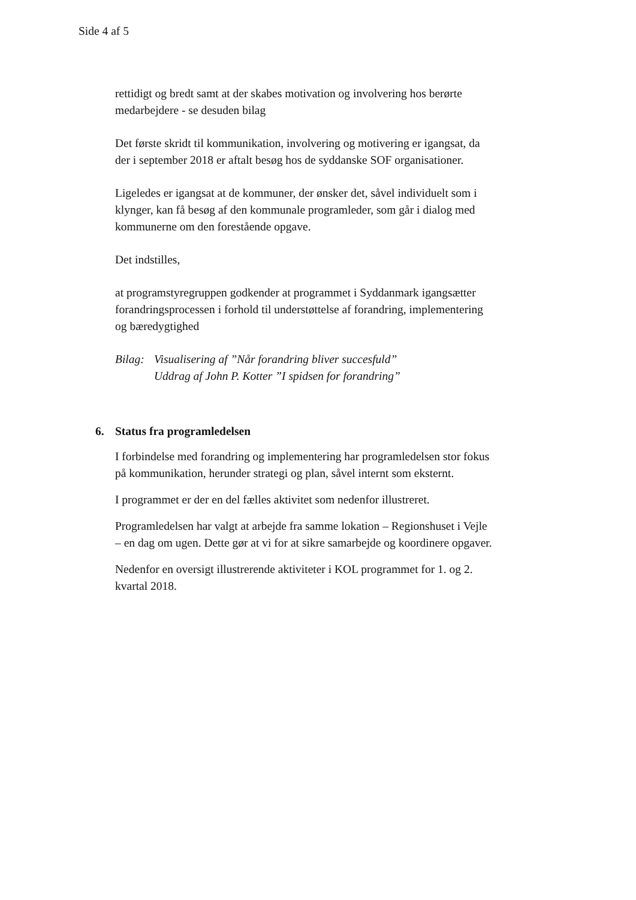Side 4 af 5
rettidigt og bredt samt at der skabes motivation og involvering hos berørte medarbejdere - se desuden bilag
Det første skridt til kommunikation, involvering og motivering er igangsat, da der i september 2018 er aftalt besøg hos de syddanske SOF organisationer.
Ligeledes er igangsat at de kommuner, der ønsker det, såvel individuelt som i klynger, kan få besøg af den kommunale programleder, som går i dialog med kommunerne om den forestående opgave.
Det indstilles,
at programstyregruppen godkender at programmet i Syddanmark igangsætter forandringsprocessen i forhold til understøttelse af forandring, implementering og bæredygtighed
Bilag:
Visualisering af ”Når forandring bliver succesfuld”
Uddrag af John P. Kotter ”I spidsen for forandring”
6. Status fra programledelsen
I forbindelse med forandring og implementering har programledelsen stor fokus på kommunikation, herunder strategi og plan, såvel internt som eksternt.
I programmet er der en del fælles aktivitet som nedenfor illustreret.
Programledelsen har valgt at arbejde fra samme lokation – Regionshuset i Vejle – en dag om ugen. Dette gør at vi for at sikre samarbejde og koordinere opgaver.
Nedenfor en oversigt illustrerende aktiviteter i KOL programmet for 1. og 2. kvartal 2018.